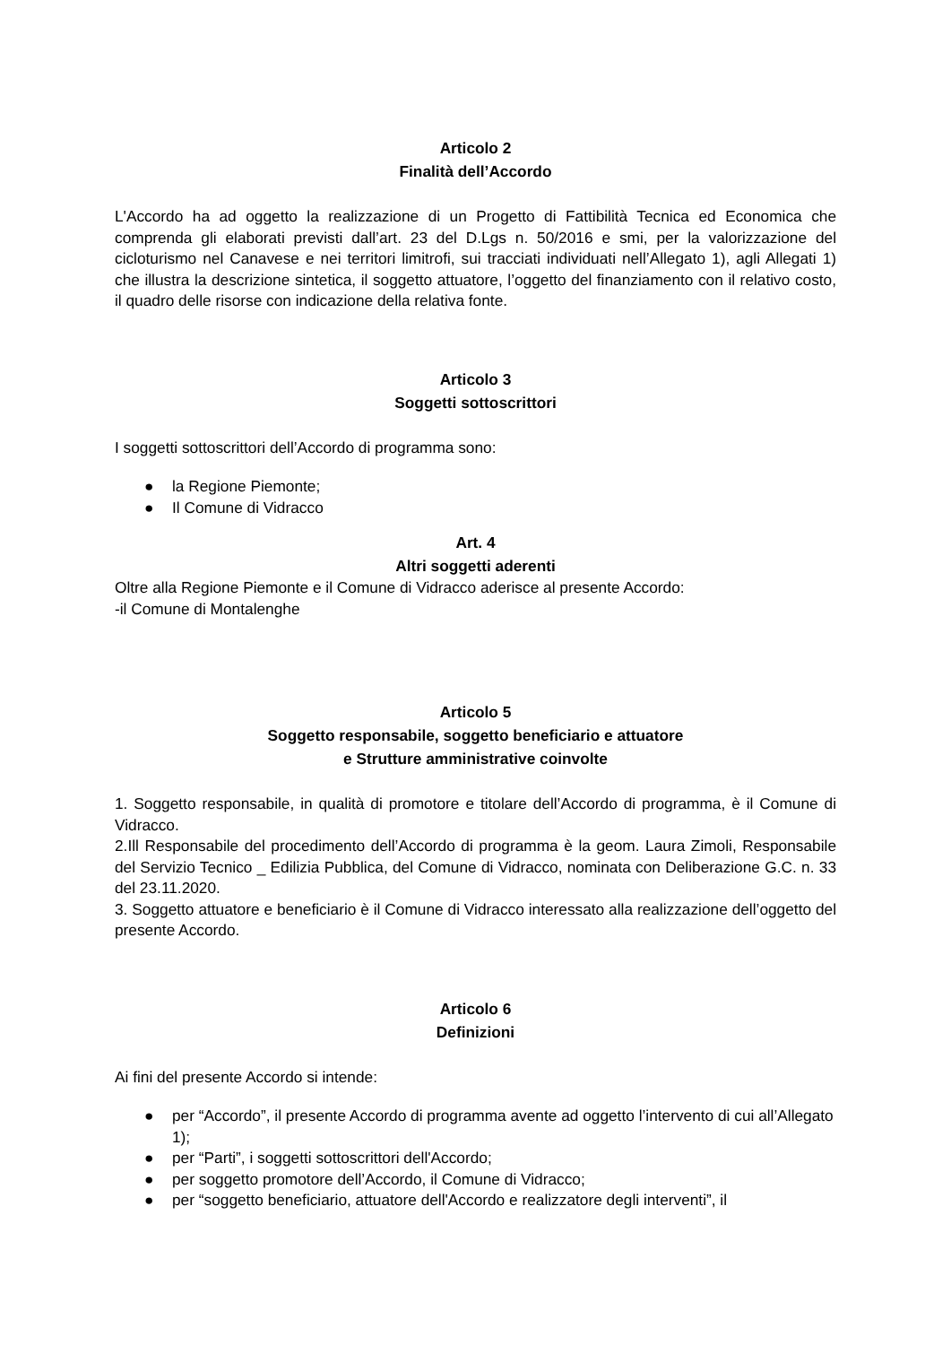Articolo 2
Finalità dell’Accordo
L'Accordo ha ad oggetto la realizzazione di un Progetto di Fattibilità Tecnica ed Economica che comprenda gli elaborati previsti dall’art. 23 del D.Lgs n. 50/2016 e smi, per la valorizzazione del cicloturismo nel Canavese e nei territori limitrofi, sui tracciati individuati nell’Allegato 1), agli Allegati 1) che illustra la descrizione sintetica, il soggetto attuatore, l’oggetto del finanziamento con il relativo costo, il quadro delle risorse con indicazione della relativa fonte.
Articolo 3
Soggetti sottoscrittori
I soggetti sottoscrittori dell’Accordo di programma sono:
● la Regione Piemonte;
● Il Comune di Vidracco
Art. 4
Altri soggetti aderenti
Oltre alla Regione Piemonte e il Comune di Vidracco aderisce al presente Accordo:
-il Comune di Montalenghe
Articolo 5
Soggetto responsabile, soggetto beneficiario e attuatore
e Strutture amministrative coinvolte
1. Soggetto responsabile, in qualità di promotore e titolare dell’Accordo di programma, è il Comune di Vidracco.
2.Ill Responsabile del procedimento dell’Accordo di programma è la geom. Laura Zimoli, Responsabile del Servizio Tecnico _ Edilizia Pubblica, del Comune di Vidracco, nominata con Deliberazione G.C. n. 33 del 23.11.2020.
3. Soggetto attuatore e beneficiario è il Comune di Vidracco interessato alla realizzazione dell’oggetto del presente Accordo.
Articolo 6
Definizioni
Ai fini del presente Accordo si intende:
● per “Accordo”, il presente Accordo di programma avente ad oggetto l’intervento di cui all’Allegato 1);
● per “Parti”, i soggetti sottoscrittori dell'Accordo;
● per soggetto promotore dell’Accordo, il Comune di Vidracco;
● per “soggetto beneficiario, attuatore dell'Accordo e realizzatore degli interventi”, il